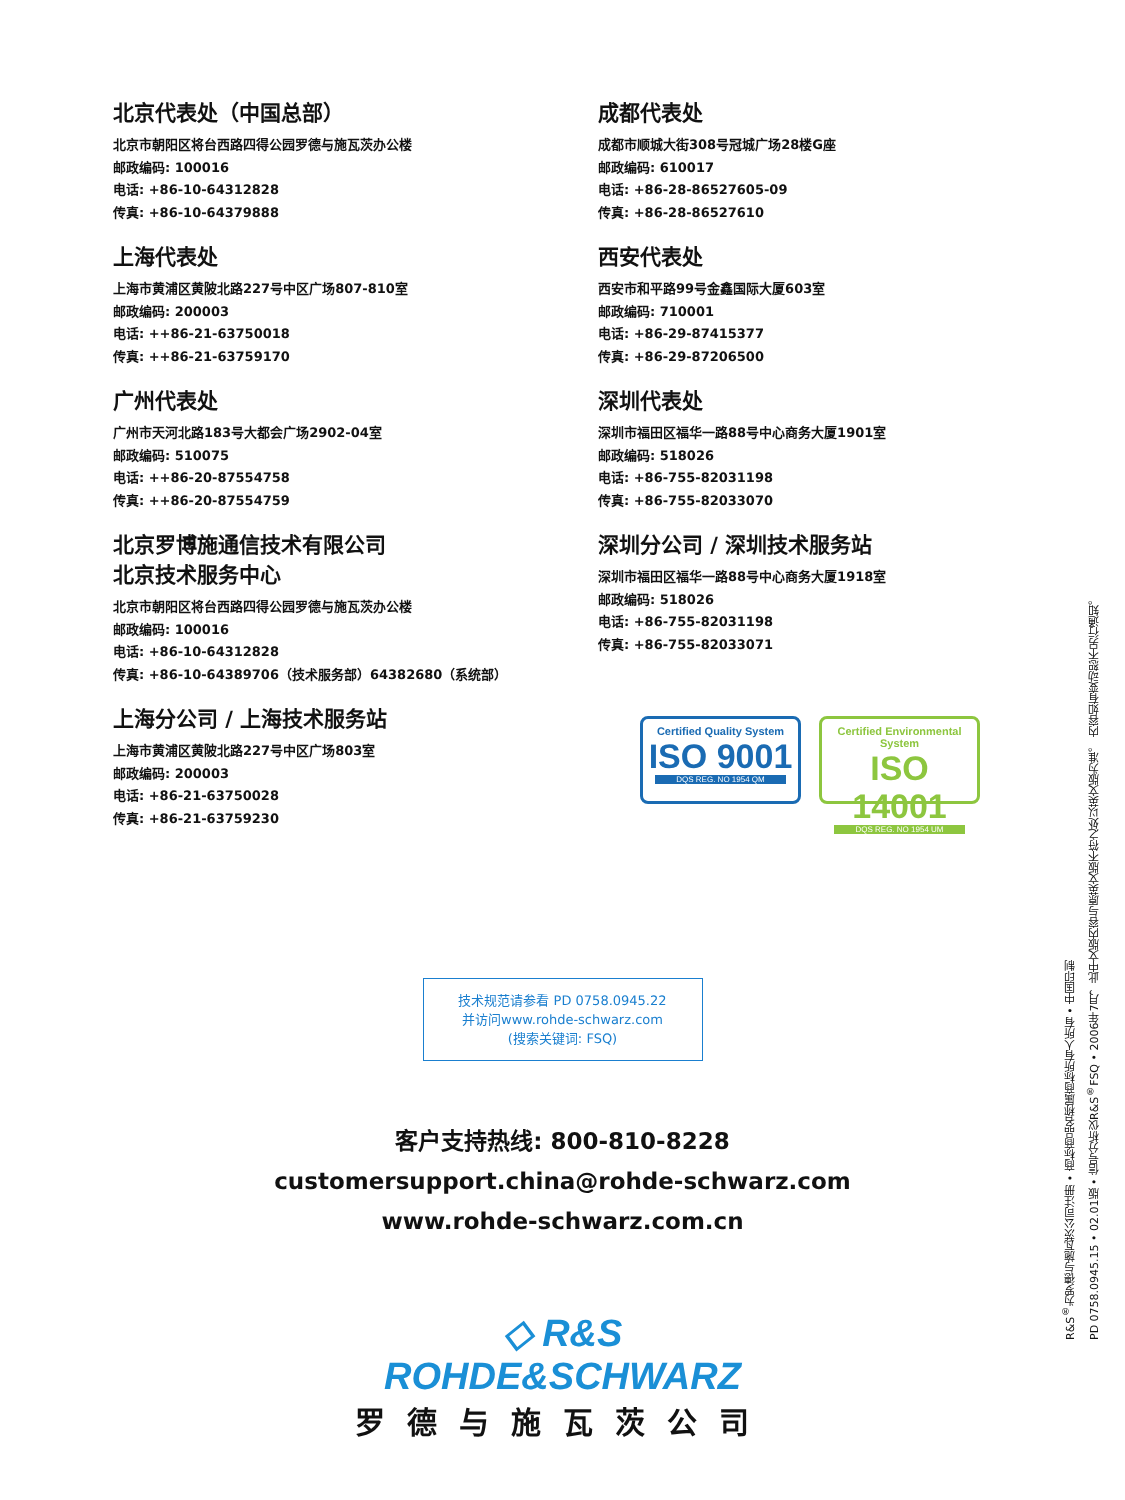北京代表处（中国总部）
北京市朝阳区将台西路四得公园罗德与施瓦茨办公楼
邮政编码: 100016
电话: +86-10-64312828
传真: +86-10-64379888
上海代表处
上海市黄浦区黄陂北路227号中区广场807-810室
邮政编码: 200003
电话: ++86-21-63750018
传真: ++86-21-63759170
广州代表处
广州市天河北路183号大都会广场2902-04室
邮政编码: 510075
电话: ++86-20-87554758
传真: ++86-20-87554759
北京罗博施通信技术有限公司
北京技术服务中心
北京市朝阳区将台西路四得公园罗德与施瓦茨办公楼
邮政编码: 100016
电话: +86-10-64312828
传真: +86-10-64389706（技术服务部）64382680（系统部）
上海分公司 / 上海技术服务站
上海市黄浦区黄陂北路227号中区广场803室
邮政编码: 200003
电话: +86-21-63750028
传真: +86-21-63759230
成都代表处
成都市顺城大街308号冠城广场28楼G座
邮政编码: 610017
电话: +86-28-86527605-09
传真: +86-28-86527610
西安代表处
西安市和平路99号金鑫国际大厦603室
邮政编码: 710001
电话: +86-29-87415377
传真: +86-29-87206500
深圳代表处
深圳市福田区福华一路88号中心商务大厦1901室
邮政编码: 518026
电话: +86-755-82031198
传真: +86-755-82033070
深圳分公司 / 深圳技术服务站
深圳市福田区福华一路88号中心商务大厦1918室
邮政编码: 518026
电话: +86-755-82031198
传真: +86-755-82033071
Certified Quality System
ISO 9001
DQS REG. NO 1954 QM
Certified Environmental System
ISO 14001
DQS REG. NO 1954 UM
技术规范请参看 PD 0758.0945.22
并访问www.rohde-schwarz.com
(搜索关键词: FSQ)
客户支持热线: 800-810-8228
customersupport.china@rohde-schwarz.com
www.rohde-schwarz.com.cn
◇ R&S
ROHDE&SCHWARZ
罗德与施瓦茨公司
R&S<sup>®</sup>为罗德与施瓦茨公司注册 • 商标商品名称属商标所有人所有 • 中国印制
PD 0758.0945.15 • 02.01版 • 信号分析仪R&S<sup>®</sup>FSQ • 2006年7月，此中文版内容与原英文版不符之处以英文版为准。 内容如有变动恕不另行通知。